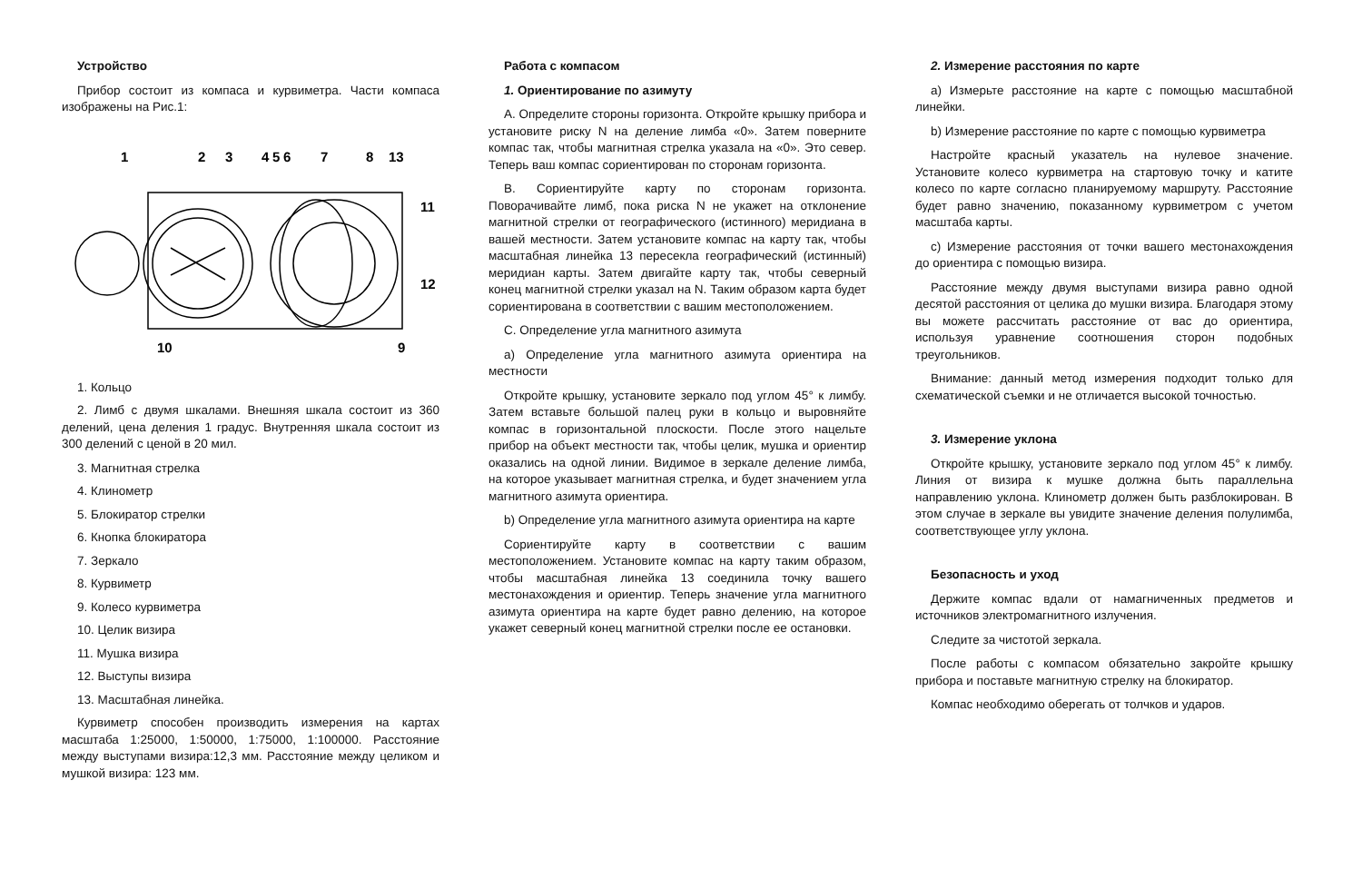Устройство
Прибор состоит из компаса и курвиметра. Части компаса изображены на Рис.1:
1
2
3
4
5
6
7
8
13
11
12
10
9
1. Кольцо
2. Лимб с двумя шкалами. Внешняя шкала состоит из 360 делений, цена деления 1 градус. Внутренняя шкала состоит из 300 делений с ценой в 20 мил.
3. Магнитная стрелка
4. Клинометр
5. Блокиратор стрелки
6. Кнопка блокиратора
7. Зеркало
8. Курвиметр
9. Колесо курвиметра
10. Целик визира
11. Мушка визира
12. Выступы визира
13. Масштабная линейка.
Курвиметр способен производить измерения на картах масштаба 1:25000, 1:50000, 1:75000, 1:100000. Расстояние между выступами визира:12,3 мм. Расстояние между целиком и мушкой визира: 123 мм.
Работа с компасом
1. Ориентирование по азимуту
А. Определите стороны горизонта. Откройте крышку прибора и установите риску N на деление лимба «0». Затем поверните компас так, чтобы магнитная стрелка указала на «0». Это север. Теперь ваш компас сориентирован по сторонам горизонта.
B. Сориентируйте карту по сторонам горизонта. Поворачивайте лимб, пока риска N не укажет на отклонение магнитной стрелки от географического (истинного) меридиана в вашей местности. Затем установите компас на карту так, чтобы масштабная линейка 13 пересекла географический (истинный) меридиан карты. Затем двигайте карту так, чтобы северный конец магнитной стрелки указал на N. Таким образом карта будет сориентирована в соответствии с вашим местоположением.
C. Определение угла магнитного азимута
a) Определение угла магнитного азимута ориентира на местности
Откройте крышку, установите зеркало под углом 45° к лимбу. Затем вставьте большой палец руки в кольцо и выровняйте компас в горизонтальной плоскости. После этого нацельте прибор на объект местности так, чтобы целик, мушка и ориентир оказались на одной линии. Видимое в зеркале деление лимба, на которое указывает магнитная стрелка, и будет значением угла магнитного азимута ориентира.
b) Определение угла магнитного азимута ориентира на карте
Сориентируйте карту в соответствии с вашим местоположением. Установите компас на карту таким образом, чтобы масштабная линейка 13 соединила точку вашего местонахождения и ориентир. Теперь значение угла магнитного азимута ориентира на карте будет равно делению, на которое укажет северный конец магнитной стрелки после ее остановки.
2. Измерение расстояния по карте
a) Измерьте расстояние на карте с помощью масштабной линейки.
b) Измерение расстояние по карте с помощью курвиметра
Настройте красный указатель на нулевое значение. Установите колесо курвиметра на стартовую точку и катите колесо по карте согласно планируемому маршруту. Расстояние будет равно значению, показанному курвиметром с учетом масштаба карты.
c) Измерение расстояния от точки вашего местонахождения до ориентира с помощью визира.
Расстояние между двумя выступами визира равно одной десятой расстояния от целика до мушки визира. Благодаря этому вы можете рассчитать расстояние от вас до ориентира, используя уравнение соотношения сторон подобных треугольников.
Внимание: данный метод измерения подходит только для схематической съемки и не отличается высокой точностью.
3. Измерение уклона
Откройте крышку, установите зеркало под углом 45° к лимбу. Линия от визира к мушке должна быть параллельна направлению уклона. Клинометр должен быть разблокирован. В этом случае в зеркале вы увидите значение деления полулимба, соответствующее углу уклона.
Безопасность и уход
Держите компас вдали от намагниченных предметов и источников электромагнитного излучения.
Следите за чистотой зеркала.
После работы с компасом обязательно закройте крышку прибора и поставьте магнитную стрелку на блокиратор.
Компас необходимо оберегать от толчков и ударов.